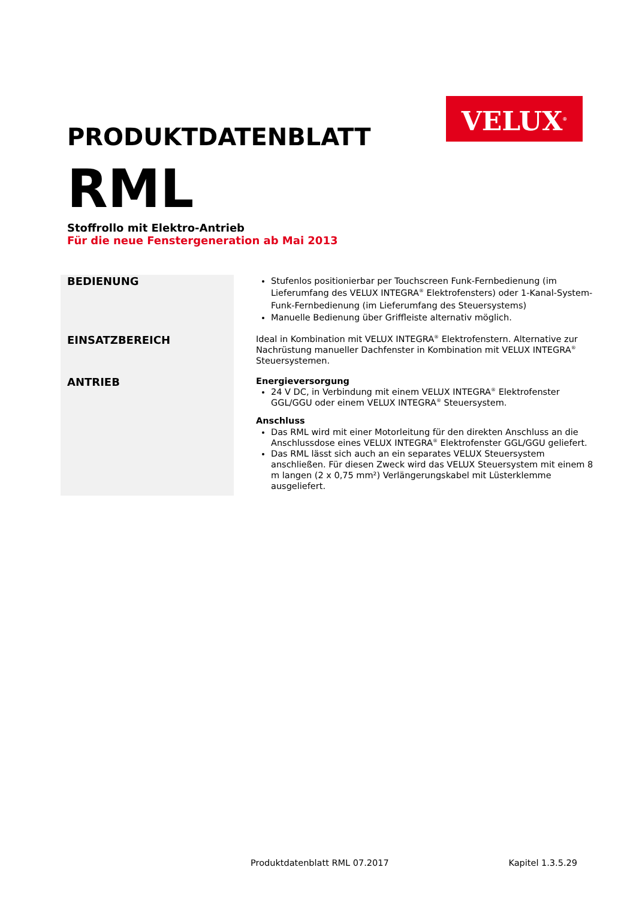VELUX<sup>®</sup>
PRODUKTDATENBLATT
RML
Stoffrollo mit Elektro-Antrieb
Für die neue Fenstergeneration ab Mai 2013
| BEDIENUNG | Stufenlos positionierbar per Touchscreen Funk-Fernbedienung (im Lieferumfang des VELUX INTEGRA<sup>®</sup> Elektrofensters) oder 1-Kanal-System-Funk-Fernbedienung (im Lieferumfang des Steuersystems) Manuelle Bedienung über Griffleiste alternativ möglich. |
| EINSATZBEREICH | Ideal in Kombination mit VELUX INTEGRA<sup>®</sup> Elektrofenstern. Alternative zur Nachrüstung manueller Dachfenster in Kombination mit VELUX INTEGRA<sup>®</sup> Steuersystemen. |
| ANTRIEB | Energieversorgung 24 V DC, in Verbindung mit einem VELUX INTEGRA<sup>®</sup> Elektrofenster GGL/GGU oder einem VELUX INTEGRA<sup>®</sup> Steuersystem. Anschluss Das RML wird mit einer Motorleitung für den direkten Anschluss an die Anschlussdose eines VELUX INTEGRA<sup>®</sup> Elektrofenster GGL/GGU geliefert. Das RML lässt sich auch an ein separates VELUX Steuersystem anschließen. Für diesen Zweck wird das VELUX Steuersystem mit einem 8 m langen (2 x 0,75 mm²) Verlängerungskabel mit Lüsterklemme ausgeliefert. |
Produktdatenblatt RML 07.2017 Kapitel 1.3.5.29